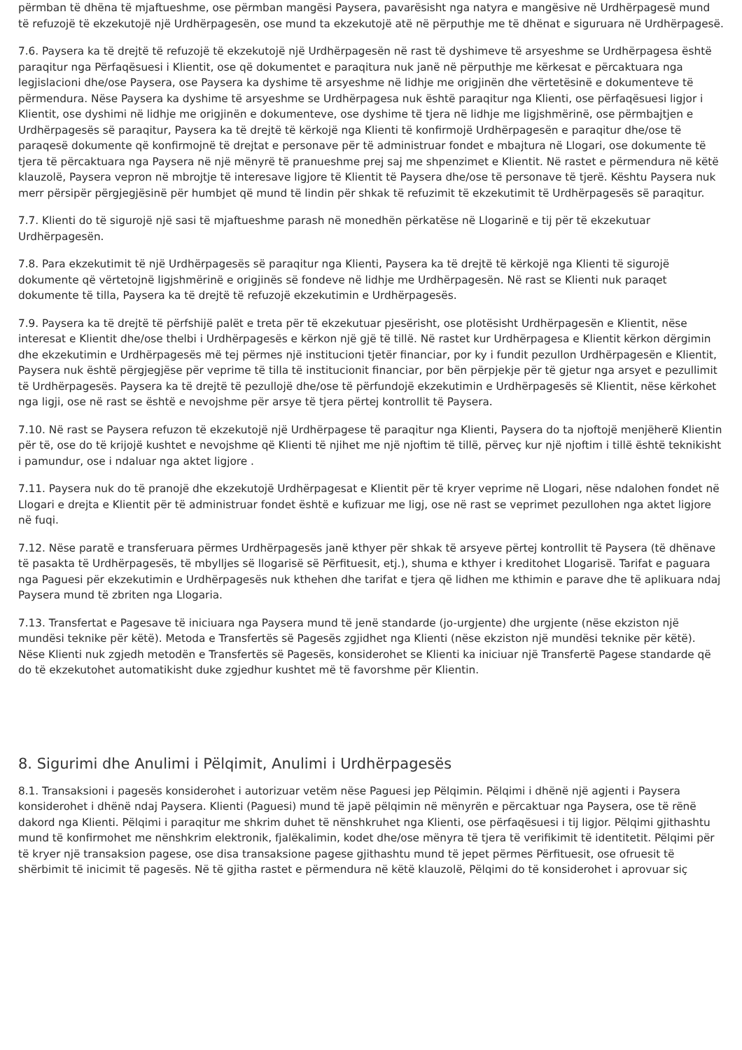përmban të dhëna të mjaftueshme, ose përmban mangësi Paysera, pavarësisht nga natyra e mangësive në Urdhërpagesë mund të refuzojë të ekzekutojë një Urdhërpagesën, ose mund ta ekzekutojë atë në përputhje me të dhënat e siguruara në Urdhërpagesë.
7.6. Paysera ka të drejtë të refuzojë të ekzekutojë një Urdhërpagesën në rast të dyshimeve të arsyeshme se Urdhërpagesa është paraqitur nga Përfaqësuesi i Klientit, ose që dokumentet e paraqitura nuk janë në përputhje me kërkesat e përcaktuara nga legjislacioni dhe/ose Paysera, ose Paysera ka dyshime të arsyeshme në lidhje me origjinën dhe vërtetësinë e dokumenteve të përmendura. Nëse Paysera ka dyshime të arsyeshme se Urdhërpagesa nuk është paraqitur nga Klienti, ose përfaqësuesi ligjor i Klientit, ose dyshimi në lidhje me origjinën e dokumenteve, ose dyshime të tjera në lidhje me ligjshmërinë, ose përmbajtjen e Urdhërpagesës së paraqitur, Paysera ka të drejtë të kërkojë nga Klienti të konfirmojë Urdhërpagesën e paraqitur dhe/ose të paraqesë dokumente që konfirmojnë të drejtat e personave për të administruar fondet e mbajtura në Llogari, ose dokumente të tjera të përcaktuara nga Paysera në një mënyrë të pranueshme prej saj me shpenzimet e Klientit. Në rastet e përmendura në këtë klauzolë, Paysera vepron në mbrojtje të interesave ligjore të Klientit të Paysera dhe/ose të personave të tjerë. Kështu Paysera nuk merr përsipër përgjegjësinë për humbjet që mund të lindin për shkak të refuzimit të ekzekutimit të Urdhërpagesës së paraqitur.
7.7. Klienti do të sigurojë një sasi të mjaftueshme parash në monedhën përkatëse në Llogarinë e tij për të ekzekutuar Urdhërpagesën.
7.8. Para ekzekutimit të një Urdhërpagesës së paraqitur nga Klienti, Paysera ka të drejtë të kërkojë nga Klienti të sigurojë dokumente që vërtetojnë ligjshmërinë e origjinës së fondeve në lidhje me Urdhërpagesën. Në rast se Klienti nuk paraqet dokumente të tilla, Paysera ka të drejtë të refuzojë ekzekutimin e Urdhërpagesës.
7.9. Paysera ka të drejtë të përfshijë palët e treta për të ekzekutuar pjesërisht, ose plotësisht Urdhërpagesën e Klientit, nëse interesat e Klientit dhe/ose thelbi i Urdhërpagesës e kërkon një gjë të tillë. Në rastet kur Urdhërpagesa e Klientit kërkon dërgimin dhe ekzekutimin e Urdhërpagesës më tej përmes një institucioni tjetër financiar, por ky i fundit pezullon Urdhërpagesën e Klientit, Paysera nuk është përgjegjëse për veprime të tilla të institucionit financiar, por bën përpjekje për të gjetur nga arsyet e pezullimit të Urdhërpagesës. Paysera ka të drejtë të pezullojë dhe/ose të përfundojë ekzekutimin e Urdhërpagesës së Klientit, nëse kërkohet nga ligji, ose në rast se është e nevojshme për arsye të tjera përtej kontrollit të Paysera.
7.10. Në rast se Paysera refuzon të ekzekutojë një Urdhërpagese të paraqitur nga Klienti, Paysera do ta njoftojë menjëherë Klientin për të, ose do të krijojë kushtet e nevojshme që Klienti të njihet me një njoftim të tillë, përveç kur një njoftim i tillë është teknikisht i pamundur, ose i ndaluar nga aktet ligjore .
7.11. Paysera nuk do të pranojë dhe ekzekutojë Urdhërpagesat e Klientit për të kryer veprime në Llogari, nëse ndalohen fondet në Llogari e drejta e Klientit për të administruar fondet është e kufizuar me ligj, ose në rast se veprimet pezullohen nga aktet ligjore në fuqi.
7.12. Nëse paratë e transferuara përmes Urdhërpagesës janë kthyer për shkak të arsyeve përtej kontrollit të Paysera (të dhënave të pasakta të Urdhërpagesës, të mbylljes së llogarisë së Përfituesit, etj.), shuma e kthyer i kreditohet Llogarisë. Tarifat e paguara nga Paguesi për ekzekutimin e Urdhërpagesës nuk kthehen dhe tarifat e tjera që lidhen me kthimin e parave dhe të aplikuara ndaj Paysera mund të zbriten nga Llogaria.
7.13. Transfertat e Pagesave të iniciuara nga Paysera mund të jenë standarde (jo-urgjente) dhe urgjente (nëse ekziston një mundësi teknike për këtë). Metoda e Transfertës së Pagesës zgjidhet nga Klienti (nëse ekziston një mundësi teknike për këtë). Nëse Klienti nuk zgjedh metodën e Transfertës së Pagesës, konsiderohet se Klienti ka iniciuar një Transfertë Pagese standarde që do të ekzekutohet automatikisht duke zgjedhur kushtet më të favorshme për Klientin.
8. Sigurimi dhe Anulimi i Pëlqimit, Anulimi i Urdhërpagesës
8.1. Transaksioni i pagesës konsiderohet i autorizuar vetëm nëse Paguesi jep Pëlqimin. Pëlqimi i dhënë një agjenti i Paysera konsiderohet i dhënë ndaj Paysera. Klienti (Paguesi) mund të japë pëlqimin në mënyrën e përcaktuar nga Paysera, ose të rënë dakord nga Klienti. Pëlqimi i paraqitur me shkrim duhet të nënshkruhet nga Klienti, ose përfaqësuesi i tij ligjor. Pëlqimi gjithashtu mund të konfirmohet me nënshkrim elektronik, fjalëkalimin, kodet dhe/ose mënyra të tjera të verifikimit të identitetit. Pëlqimi për të kryer një transaksion pagese, ose disa transaksione pagese gjithashtu mund të jepet përmes Përfituesit, ose ofruesit të shërbimit të inicimit të pagesës. Në të gjitha rastet e përmendura në këtë klauzolë, Pëlqimi do të konsiderohet i aprovuar siç